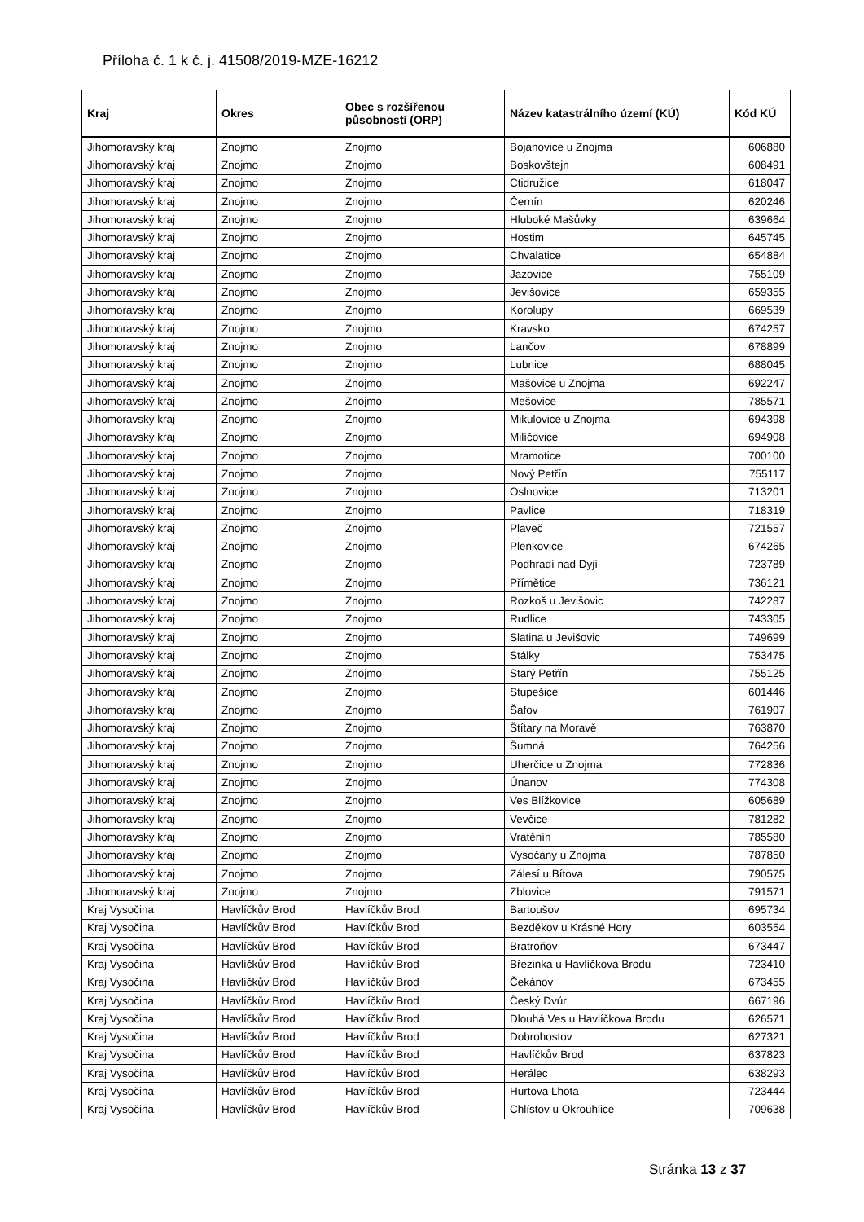Příloha č. 1 k č. j. 41508/2019-MZE-16212
| Kraj | Okres | Obec s rozšířenou působností (ORP) | Název katastrálního území (KÚ) | Kód KÚ |
| --- | --- | --- | --- | --- |
| Jihomoravský kraj | Znojmo | Znojmo | Bojanovice u Znojma | 606880 |
| Jihomoravský kraj | Znojmo | Znojmo | Boskovštejn | 608491 |
| Jihomoravský kraj | Znojmo | Znojmo | Ctidružice | 618047 |
| Jihomoravský kraj | Znojmo | Znojmo | Černín | 620246 |
| Jihomoravský kraj | Znojmo | Znojmo | Hluboké Mašůvky | 639664 |
| Jihomoravský kraj | Znojmo | Znojmo | Hostim | 645745 |
| Jihomoravský kraj | Znojmo | Znojmo | Chvalatice | 654884 |
| Jihomoravský kraj | Znojmo | Znojmo | Jazovice | 755109 |
| Jihomoravský kraj | Znojmo | Znojmo | Jevišovice | 659355 |
| Jihomoravský kraj | Znojmo | Znojmo | Korolupy | 669539 |
| Jihomoravský kraj | Znojmo | Znojmo | Kravsko | 674257 |
| Jihomoravský kraj | Znojmo | Znojmo | Lančov | 678899 |
| Jihomoravský kraj | Znojmo | Znojmo | Lubnice | 688045 |
| Jihomoravský kraj | Znojmo | Znojmo | Mašovice u Znojma | 692247 |
| Jihomoravský kraj | Znojmo | Znojmo | Mešovice | 785571 |
| Jihomoravský kraj | Znojmo | Znojmo | Mikulovice u Znojma | 694398 |
| Jihomoravský kraj | Znojmo | Znojmo | Milíčovice | 694908 |
| Jihomoravský kraj | Znojmo | Znojmo | Mramotice | 700100 |
| Jihomoravský kraj | Znojmo | Znojmo | Nový Petřín | 755117 |
| Jihomoravský kraj | Znojmo | Znojmo | Oslnovice | 713201 |
| Jihomoravský kraj | Znojmo | Znojmo | Pavlice | 718319 |
| Jihomoravský kraj | Znojmo | Znojmo | Plaveč | 721557 |
| Jihomoravský kraj | Znojmo | Znojmo | Plenkovice | 674265 |
| Jihomoravský kraj | Znojmo | Znojmo | Podhradí nad Dyjí | 723789 |
| Jihomoravský kraj | Znojmo | Znojmo | Přímětice | 736121 |
| Jihomoravský kraj | Znojmo | Znojmo | Rozkoš u Jevišovic | 742287 |
| Jihomoravský kraj | Znojmo | Znojmo | Rudlice | 743305 |
| Jihomoravský kraj | Znojmo | Znojmo | Slatina u Jevišovic | 749699 |
| Jihomoravský kraj | Znojmo | Znojmo | Stálky | 753475 |
| Jihomoravský kraj | Znojmo | Znojmo | Starý Petřín | 755125 |
| Jihomoravský kraj | Znojmo | Znojmo | Stupešice | 601446 |
| Jihomoravský kraj | Znojmo | Znojmo | Šafov | 761907 |
| Jihomoravský kraj | Znojmo | Znojmo | Štítary na Moravě | 763870 |
| Jihomoravský kraj | Znojmo | Znojmo | Šumná | 764256 |
| Jihomoravský kraj | Znojmo | Znojmo | Uherčice u Znojma | 772836 |
| Jihomoravský kraj | Znojmo | Znojmo | Únanov | 774308 |
| Jihomoravský kraj | Znojmo | Znojmo | Ves Blížkovice | 605689 |
| Jihomoravský kraj | Znojmo | Znojmo | Vevčice | 781282 |
| Jihomoravský kraj | Znojmo | Znojmo | Vratěnín | 785580 |
| Jihomoravský kraj | Znojmo | Znojmo | Vysočany u Znojma | 787850 |
| Jihomoravský kraj | Znojmo | Znojmo | Zálesí u Bítova | 790575 |
| Jihomoravský kraj | Znojmo | Znojmo | Zblovice | 791571 |
| Kraj Vysočina | Havlíčkův Brod | Havlíčkův Brod | Bartoušov | 695734 |
| Kraj Vysočina | Havlíčkův Brod | Havlíčkův Brod | Bezděkov u Krásné Hory | 603554 |
| Kraj Vysočina | Havlíčkův Brod | Havlíčkův Brod | Bratroňov | 673447 |
| Kraj Vysočina | Havlíčkův Brod | Havlíčkův Brod | Březinka u Havlíčkova Brodu | 723410 |
| Kraj Vysočina | Havlíčkův Brod | Havlíčkův Brod | Čekánov | 673455 |
| Kraj Vysočina | Havlíčkův Brod | Havlíčkův Brod | Český Dvůr | 667196 |
| Kraj Vysočina | Havlíčkův Brod | Havlíčkův Brod | Dlouhá Ves u Havlíčkova Brodu | 626571 |
| Kraj Vysočina | Havlíčkův Brod | Havlíčkův Brod | Dobrohostov | 627321 |
| Kraj Vysočina | Havlíčkův Brod | Havlíčkův Brod | Havlíčkův Brod | 637823 |
| Kraj Vysočina | Havlíčkův Brod | Havlíčkův Brod | Herálec | 638293 |
| Kraj Vysočina | Havlíčkův Brod | Havlíčkův Brod | Hurtova Lhota | 723444 |
| Kraj Vysočina | Havlíčkův Brod | Havlíčkův Brod | Chlístov u Okrouhlice | 709638 |
Stránka 13 z 37